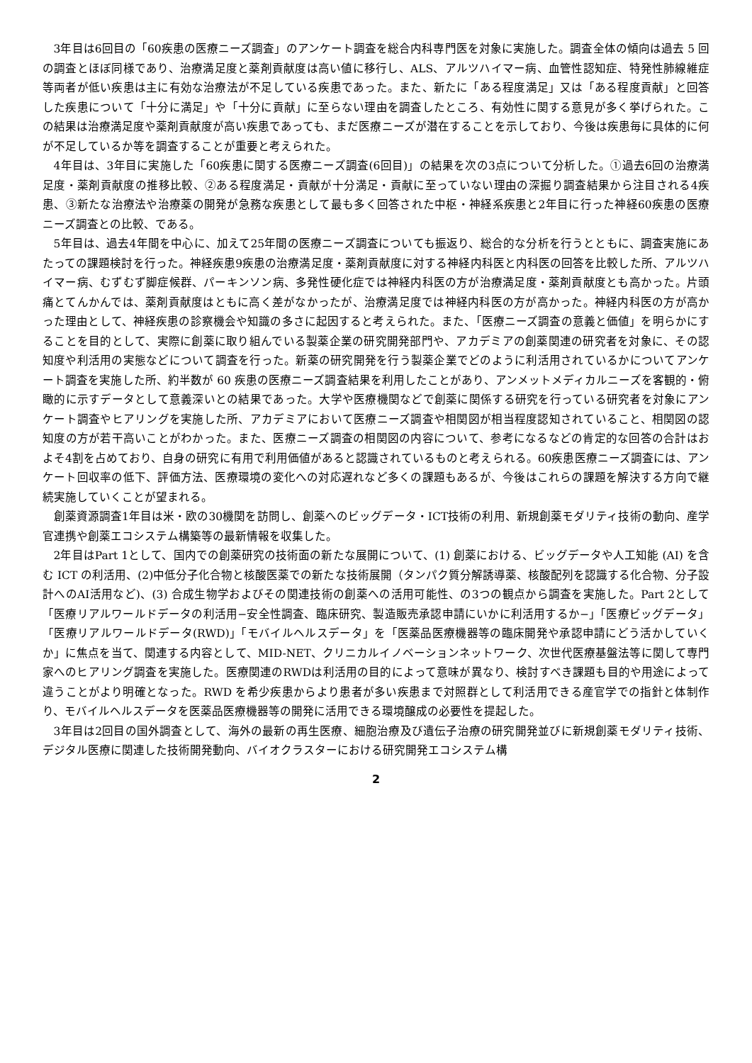3年目は6回目の「60疾患の医療ニーズ調査」のアンケート調査を総合内科専門医を対象に実施した。調査全体の傾向は過去 5 回の調査とほぼ同様であり、治療満足度と薬剤貢献度は高い値に移行し、ALS、アルツハイマー病、血管性認知症、特発性肺線維症等両者が低い疾患は主に有効な治療法が不足している疾患であった。また、新たに「ある程度満足」又は「ある程度貢献」と回答した疾患について「十分に満足」や「十分に貢献」に至らない理由を調査したところ、有効性に関する意見が多く挙げられた。この結果は治療満足度や薬剤貢献度が高い疾患であっても、まだ医療ニーズが潜在することを示しており、今後は疾患毎に具体的に何が不足しているか等を調査することが重要と考えられた。
4年目は、3年目に実施した「60疾患に関する医療ニーズ調査(6回目)」の結果を次の3点について分析した。①過去6回の治療満足度・薬剤貢献度の推移比較、②ある程度満足・貢献が十分満足・貢献に至っていない理由の深掘り調査結果から注目される4疾患、③新たな治療法や治療薬の開発が急務な疾患として最も多く回答された中枢・神経系疾患と2年目に行った神経60疾患の医療ニーズ調査との比較、である。
5年目は、過去4年間を中心に、加えて25年間の医療ニーズ調査についても振返り、総合的な分析を行うとともに、調査実施にあたっての課題検討を行った。神経疾患9疾患の治療満足度・薬剤貢献度に対する神経内科医と内科医の回答を比較した所、アルツハイマー病、むずむず脚症候群、パーキンソン病、多発性硬化症では神経内科医の方が治療満足度・薬剤貢献度とも高かった。片頭痛とてんかんでは、薬剤貢献度はともに高く差がなかったが、治療満足度では神経内科医の方が高かった。神経内科医の方が高かった理由として、神経疾患の診察機会や知識の多さに起因すると考えられた。また、「医療ニーズ調査の意義と価値」を明らかにすることを目的として、実際に創薬に取り組んでいる製薬企業の研究開発部門や、アカデミアの創薬関連の研究者を対象に、その認知度や利活用の実態などについて調査を行った。新薬の研究開発を行う製薬企業でどのように利活用されているかについてアンケート調査を実施した所、約半数が 60 疾患の医療ニーズ調査結果を利用したことがあり、アンメットメディカルニーズを客観的・俯瞰的に示すデータとして意義深いとの結果であった。大学や医療機関などで創薬に関係する研究を行っている研究者を対象にアンケート調査やヒアリングを実施した所、アカデミアにおいて医療ニーズ調査や相関図が相当程度認知されていること、相関図の認知度の方が若干高いことがわかった。また、医療ニーズ調査の相関図の内容について、参考になるなどの肯定的な回答の合計はおよそ4割を占めており、自身の研究に有用で利用価値があると認識されているものと考えられる。60疾患医療ニーズ調査には、アンケート回収率の低下、評価方法、医療環境の変化への対応遅れなど多くの課題もあるが、今後はこれらの課題を解決する方向で継続実施していくことが望まれる。
創薬資源調査1年目は米・欧の30機関を訪問し、創薬へのビッグデータ・ICT技術の利用、新規創薬モダリティ技術の動向、産学官連携や創薬エコシステム構築等の最新情報を収集した。
2年目はPart 1として、国内での創薬研究の技術面の新たな展開について、(1) 創薬における、ビッグデータや人工知能 (AI) を含む ICT の利活用、(2)中低分子化合物と核酸医薬での新たな技術展開（タンパク質分解誘導薬、核酸配列を認識する化合物、分子設計へのAI活用など)、(3) 合成生物学およびその関連技術の創薬への活用可能性、の3つの観点から調査を実施した。Part 2として「医療リアルワールドデータの利活用−安全性調査、臨床研究、製造販売承認申請にいかに利活用するか−」「医療ビッグデータ」「医療リアルワールドデータ(RWD)」「モバイルヘルスデータ」を「医薬品医療機器等の臨床開発や承認申請にどう活かしていくか」に焦点を当て、関連する内容として、MID-NET、クリニカルイノベーションネットワーク、次世代医療基盤法等に関して専門家へのヒアリング調査を実施した。医療関連のRWDは利活用の目的によって意味が異なり、検討すべき課題も目的や用途によって違うことがより明確となった。RWD を希少疾患からより患者が多い疾患まで対照群として利活用できる産官学での指針と体制作り、モバイルヘルスデータを医薬品医療機器等の開発に活用できる環境醸成の必要性を提起した。
3年目は2回目の国外調査として、海外の最新の再生医療、細胞治療及び遺伝子治療の研究開発並びに新規創薬モダリティ技術、デジタル医療に関連した技術開発動向、バイオクラスターにおける研究開発エコシステム構
2